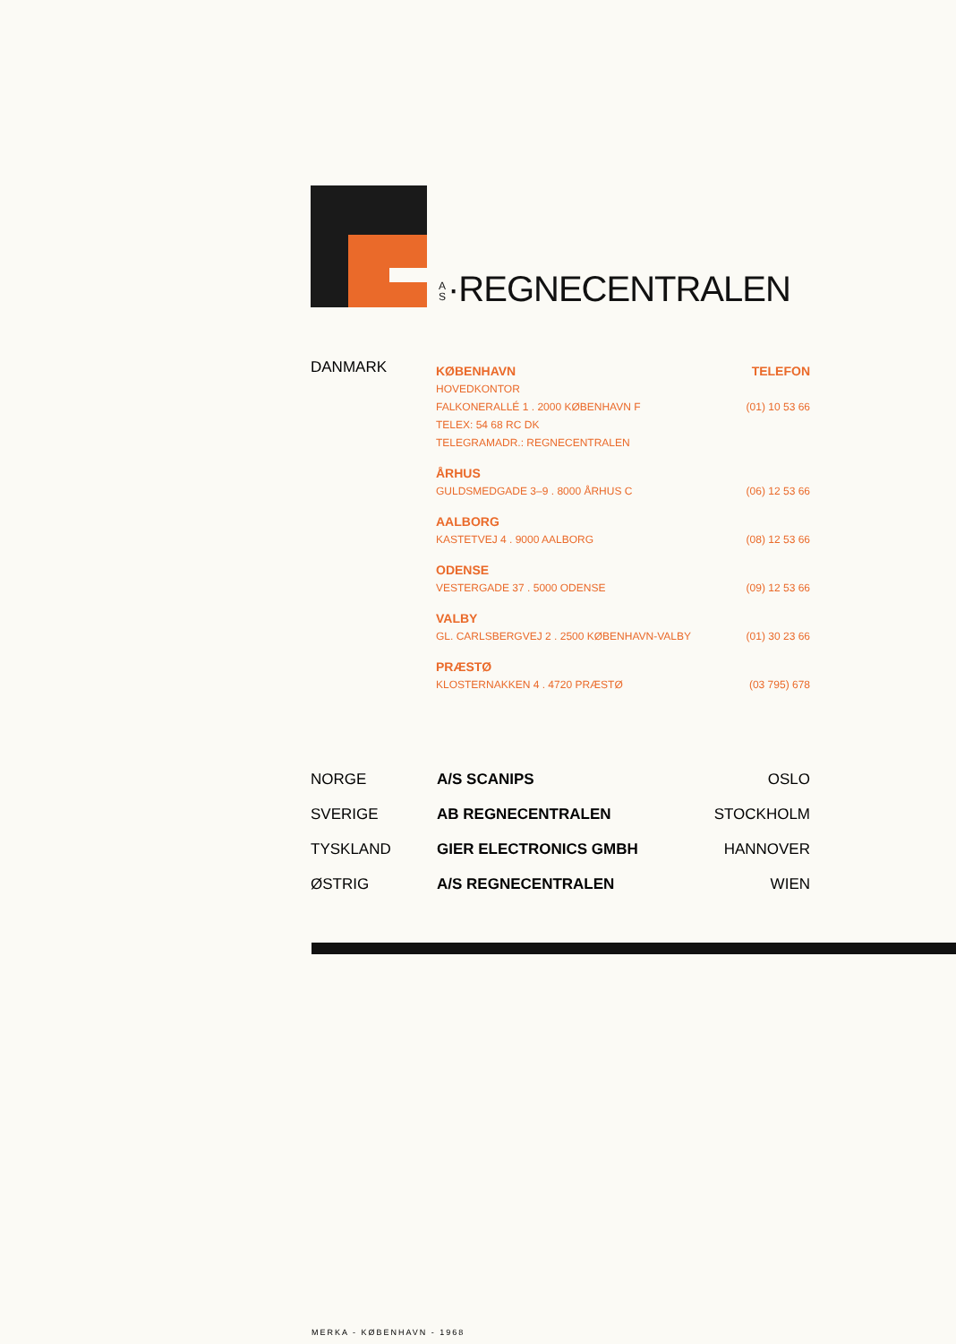A S ·REGNECENTRALEN
| DANMARK | KØBENHAVN | TELEFON |
| | HOVEDKONTOR FALKONERALLÉ 1 . 2000 KØBENHAVN F TELEX: 54 68 RC DK TELEGRAMADR.: REGNECENTRALEN | (01) 10 53 66 |
| | ÅRHUS | |
| | GULDSMEDGADE 3–9 . 8000 ÅRHUS C | (06) 12 53 66 |
| | AALBORG | |
| | KASTETVEJ 4 . 9000 AALBORG | (08) 12 53 66 |
| | ODENSE | |
| | VESTERGADE 37 . 5000 ODENSE | (09) 12 53 66 |
| | VALBY | |
| | GL. CARLSBERGVEJ 2 . 2500 KØBENHAVN-VALBY | (01) 30 23 66 |
| | PRÆSTØ | |
| | KLOSTERNAKKEN 4 . 4720 PRÆSTØ | (03 795) 678 |
| NORGE | A/S SCANIPS | OSLO |
| SVERIGE | AB REGNECENTRALEN | STOCKHOLM |
| TYSKLAND | GIER ELECTRONICS GMBH | HANNOVER |
| ØSTRIG | A/S REGNECENTRALEN | WIEN |
MERKA - KØBENHAVN - 1968